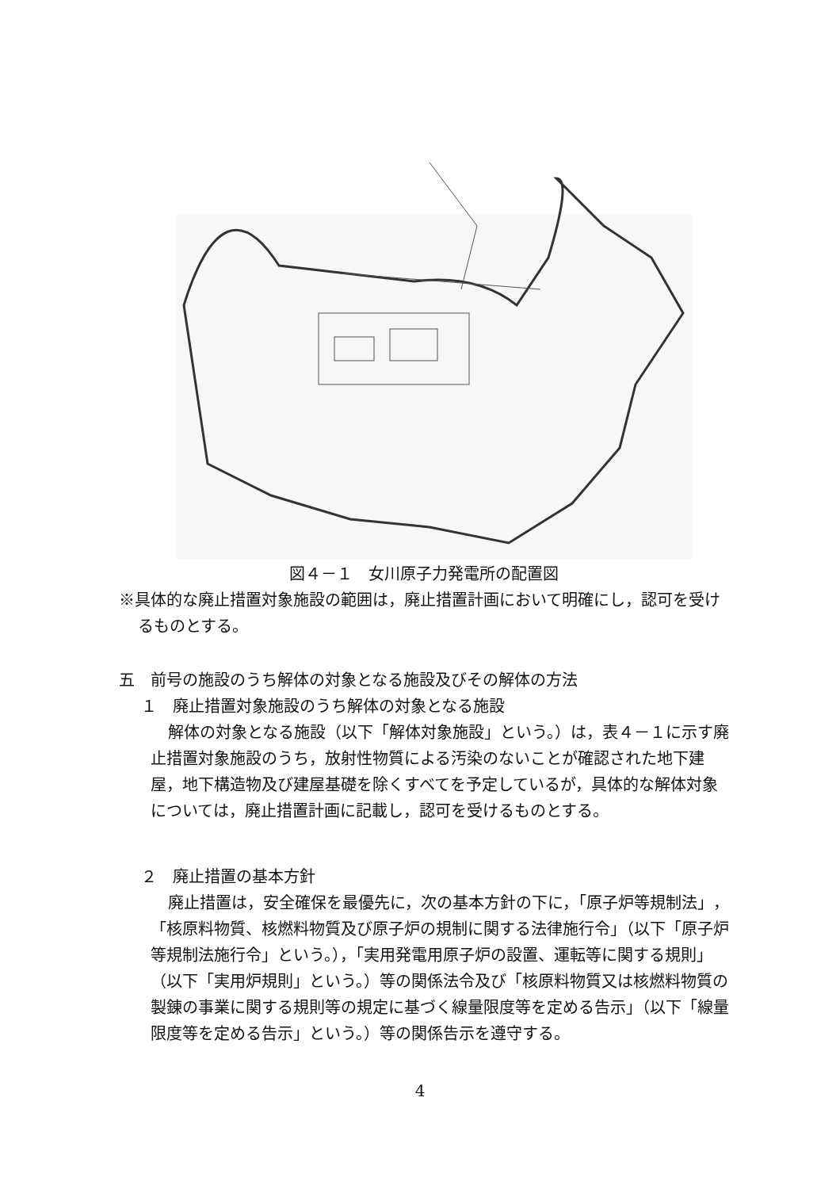図４－１　女川原子力発電所の配置図
※具体的な廃止措置対象施設の範囲は，廃止措置計画において明確にし，認可を受けるものとする。
五　前号の施設のうち解体の対象となる施設及びその解体の方法
１　廃止措置対象施設のうち解体の対象となる施設
解体の対象となる施設（以下「解体対象施設」という。）は，表４－１に示す廃止措置対象施設のうち，放射性物質による汚染のないことが確認された地下建屋，地下構造物及び建屋基礎を除くすべてを予定しているが，具体的な解体対象については，廃止措置計画に記載し，認可を受けるものとする。
２　廃止措置の基本方針
廃止措置は，安全確保を最優先に，次の基本方針の下に，「原子炉等規制法」，「核原料物質、核燃料物質及び原子炉の規制に関する法律施行令」（以下「原子炉等規制法施行令」という。），「実用発電用原子炉の設置、運転等に関する規則」（以下「実用炉規則」という。）等の関係法令及び「核原料物質又は核燃料物質の製錬の事業に関する規則等の規定に基づく線量限度等を定める告示」（以下「線量限度等を定める告示」という。）等の関係告示を遵守する。
4